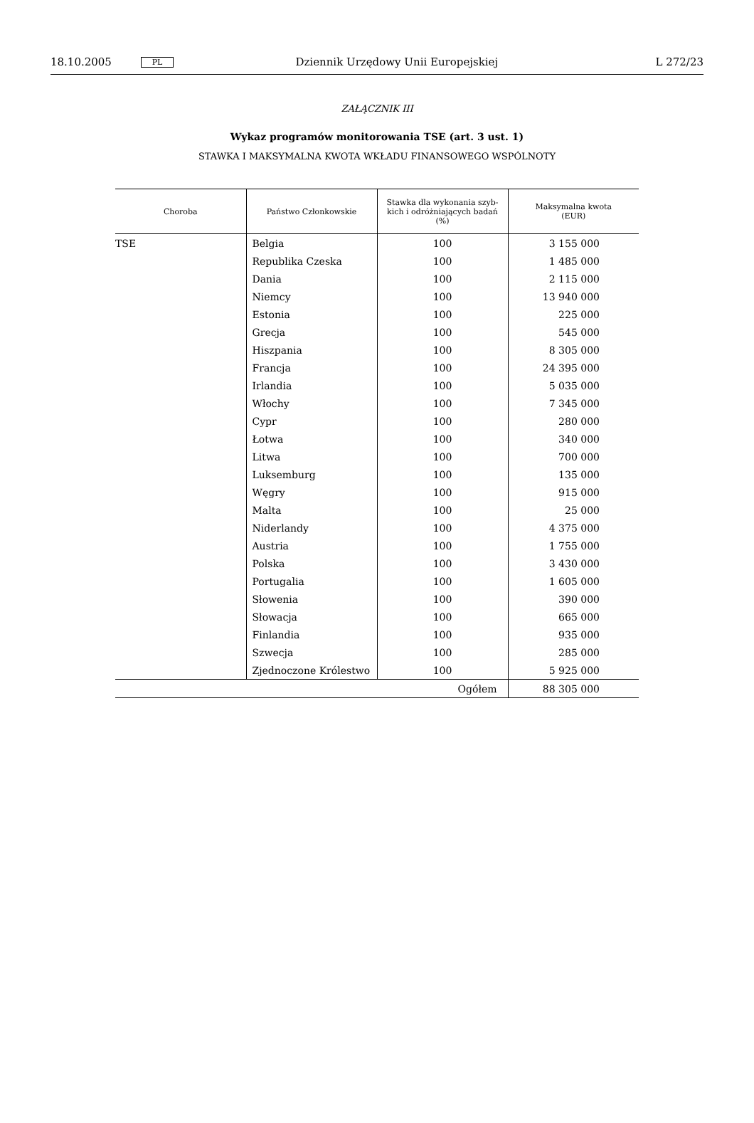18.10.2005 PL Dziennik Urzędowy Unii Europejskiej L 272/23
ZAŁĄCZNIK III
Wykaz programów monitorowania TSE (art. 3 ust. 1)
STAWKA I MAKSYMALNA KWOTA WKŁADU FINANSOWEGO WSPÓLNOTY
| Choroba | Państwo Członkowskie | Stawka dla wykonania szyb- kich i odróżniających badań (%) | Maksymalna kwota (EUR) |
| --- | --- | --- | --- |
| TSE | Belgia | 100 | 3 155 000 |
| | Republika Czeska | 100 | 1 485 000 |
| | Dania | 100 | 2 115 000 |
| | Niemcy | 100 | 13 940 000 |
| | Estonia | 100 | 225 000 |
| | Grecja | 100 | 545 000 |
| | Hiszpania | 100 | 8 305 000 |
| | Francja | 100 | 24 395 000 |
| | Irlandia | 100 | 5 035 000 |
| | Włochy | 100 | 7 345 000 |
| | Cypr | 100 | 280 000 |
| | Łotwa | 100 | 340 000 |
| | Litwa | 100 | 700 000 |
| | Luksemburg | 100 | 135 000 |
| | Węgry | 100 | 915 000 |
| | Malta | 100 | 25 000 |
| | Niderlandy | 100 | 4 375 000 |
| | Austria | 100 | 1 755 000 |
| | Polska | 100 | 3 430 000 |
| | Portugalia | 100 | 1 605 000 |
| | Słowenia | 100 | 390 000 |
| | Słowacja | 100 | 665 000 |
| | Finlandia | 100 | 935 000 |
| | Szwecja | 100 | 285 000 |
| | Zjednoczone Królestwo | 100 | 5 925 000 |
| Ogółem | | | 88 305 000 |